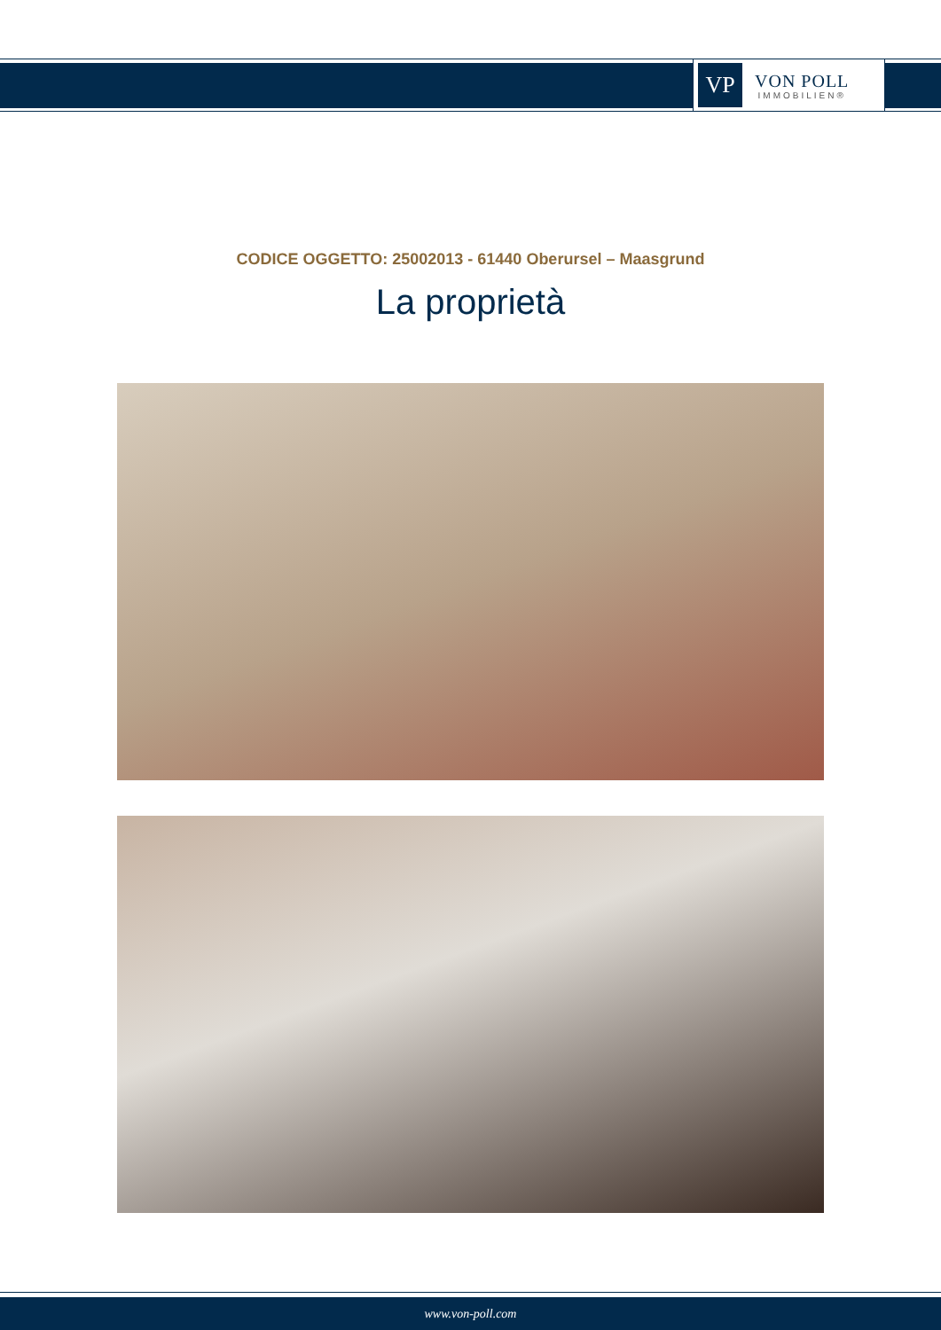VP
VON POLL
IMMOBILIEN®
CODICE OGGETTO: 25002013 - 61440 Oberursel – Maasgrund
La proprietà
www.von-poll.com